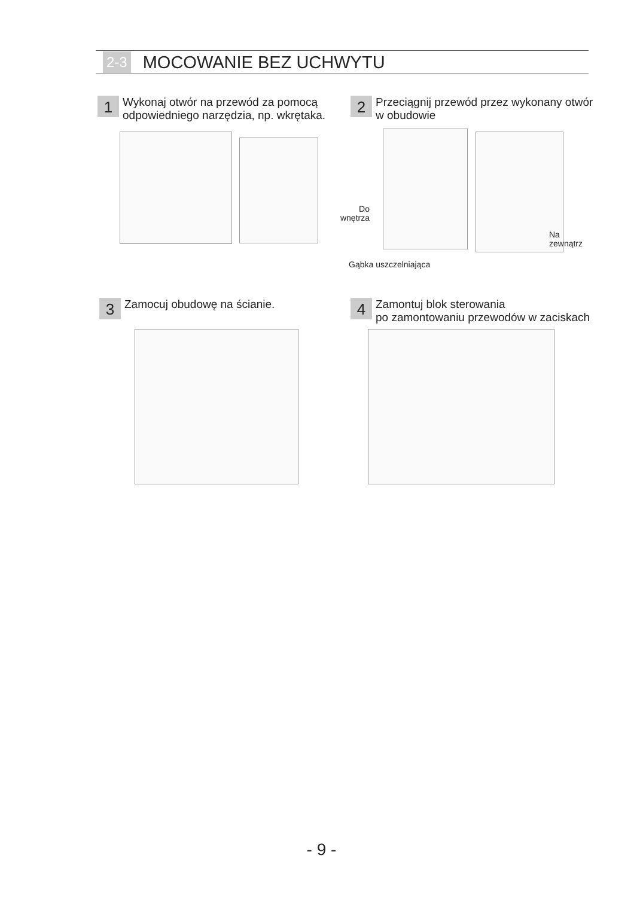2-3 MOCOWANIE BEZ UCHWYTU
1
Wykonaj otwór na przewód za pomocą
odpowiedniego narzędzia, np. wkrętaka.
2
Przeciągnij przewód przez wykonany otwór
w obudowie
Do
wnętrza
Na
zewnątrz
Gąbka uszczelniająca
3
Zamocuj obudowę na ścianie.
4
Zamontuj blok sterowania
po zamontowaniu przewodów w zaciskach
- 9 -